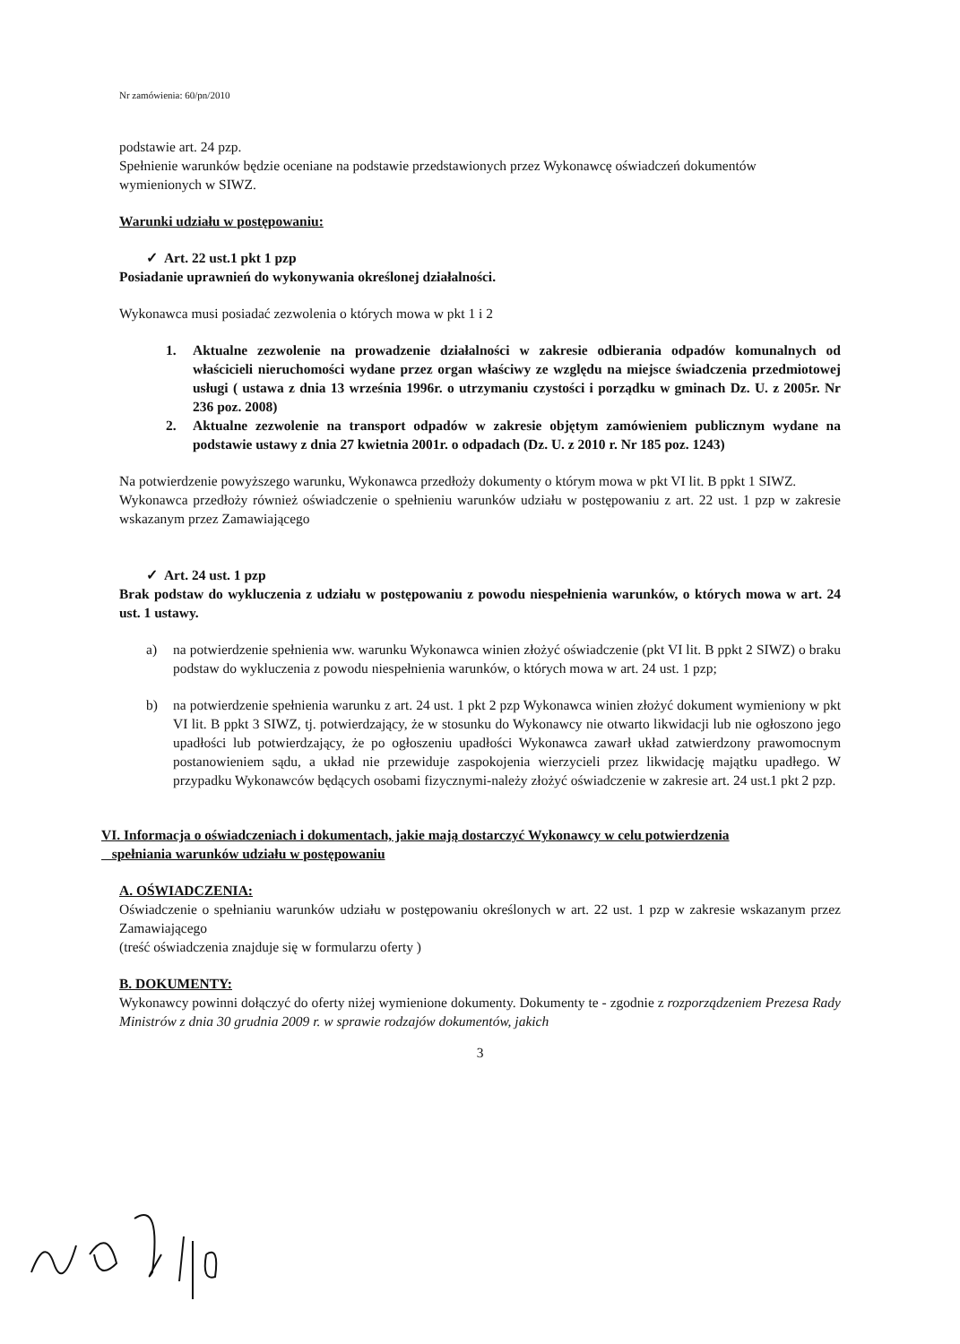Nr zamówienia: 60/pn/2010
podstawie art. 24 pzp.
Spełnienie warunków będzie oceniane na podstawie przedstawionych przez Wykonawcę oświadczeń dokumentów wymienionych w SIWZ.
Warunki udziału w postępowaniu:
✓ Art. 22 ust.1 pkt 1 pzp
Posiadanie uprawnień do wykonywania określonej działalności.
Wykonawca musi posiadać zezwolenia o których mowa w pkt 1 i 2
1. Aktualne zezwolenie na prowadzenie działalności w zakresie odbierania odpadów komunalnych od właścicieli nieruchomości wydane przez organ właściwy ze względu na miejsce świadczenia przedmiotowej usługi ( ustawa z dnia 13 września 1996r. o utrzymaniu czystości i porządku w gminach Dz. U. z 2005r. Nr 236 poz. 2008)
2. Aktualne zezwolenie na transport odpadów w zakresie objętym zamówieniem publicznym wydane na podstawie ustawy z dnia 27 kwietnia 2001r. o odpadach (Dz. U. z 2010 r. Nr 185 poz. 1243)
Na potwierdzenie powyższego warunku, Wykonawca przedłoży dokumenty o którym mowa w pkt VI lit. B ppkt 1 SIWZ.
Wykonawca przedłoży również oświadczenie o spełnieniu warunków udziału w postępowaniu z art. 22 ust. 1 pzp w zakresie wskazanym przez Zamawiającego
✓ Art. 24 ust. 1 pzp
Brak podstaw do wykluczenia z udziału w postępowaniu z powodu niespełnienia warunków, o których mowa w art. 24 ust. 1 ustawy.
a) na potwierdzenie spełnienia ww. warunku Wykonawca winien złożyć oświadczenie (pkt VI lit. B ppkt 2 SIWZ) o braku podstaw do wykluczenia z powodu niespełnienia warunków, o których mowa w art. 24 ust. 1 pzp;
b) na potwierdzenie spełnienia warunku z art. 24 ust. 1 pkt 2 pzp Wykonawca winien złożyć dokument wymieniony w pkt VI lit. B ppkt 3 SIWZ, tj. potwierdzający, że w stosunku do Wykonawcy nie otwarto likwidacji lub nie ogłoszono jego upadłości lub potwierdzający, że po ogłoszeniu upadłości Wykonawca zawarł układ zatwierdzony prawomocnym postanowieniem sądu, a układ nie przewiduje zaspokojenia wierzycieli przez likwidację majątku upadłego. W przypadku Wykonawców będących osobami fizycznymi-należy złożyć oświadczenie w zakresie art. 24 ust.1 pkt 2 pzp.
VI. Informacja o oświadczeniach i dokumentach, jakie mają dostarczyć Wykonawcy w celu potwierdzenia
spełniania warunków udziału w postępowaniu
A. OŚWIADCZENIA:
Oświadczenie o spełnianiu warunków udziału w postępowaniu określonych w art. 22 ust. 1 pzp w zakresie wskazanym przez Zamawiającego
(treść oświadczenia znajduje się w formularzu oferty )
B. DOKUMENTY:
Wykonawcy powinni dołączyć do oferty niżej wymienione dokumenty. Dokumenty te - zgodnie z rozporządzeniem Prezesa Rady Ministrów z dnia 30 grudnia 2009 r. w sprawie rodzajów dokumentów, jakich
3